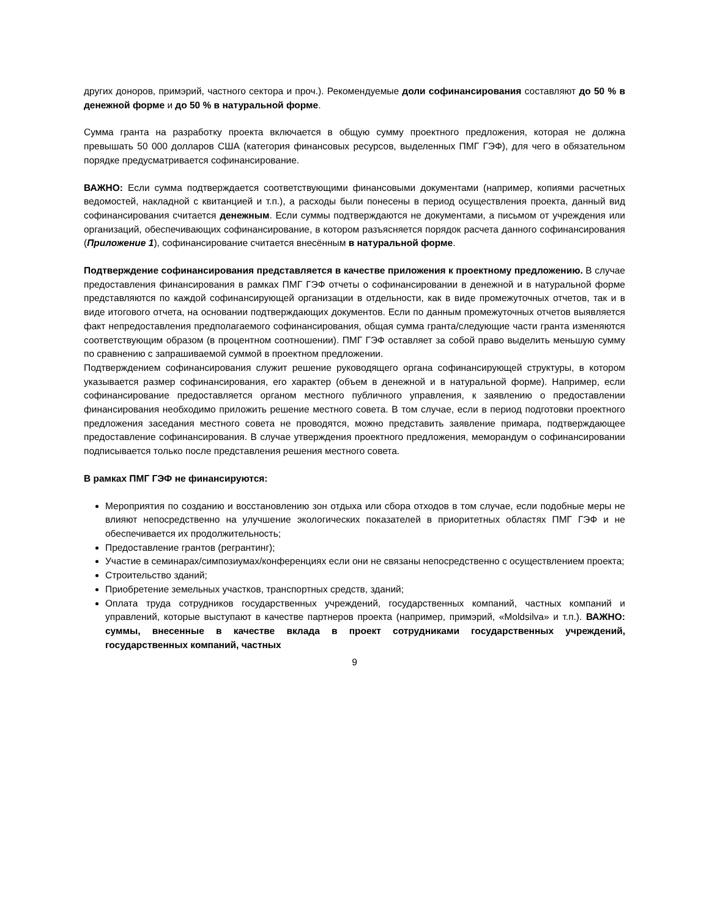других доноров, примэрий, частного сектора и проч.). Рекомендуемые доли софинансирования составляют до 50 % в денежной форме и до 50 % в натуральной форме.
Сумма гранта на разработку проекта включается в общую сумму проектного предложения, которая не должна превышать 50 000 долларов США (категория финансовых ресурсов, выделенных ПМГ ГЭФ), для чего в обязательном порядке предусматривается софинансирование.
ВАЖНО: Если сумма подтверждается соответствующими финансовыми документами (например, копиями расчетных ведомостей, накладной с квитанцией и т.п.), а расходы были понесены в период осуществления проекта, данный вид софинансирования считается денежным. Если суммы подтверждаются не документами, а письмом от учреждения или организаций, обеспечивающих софинансирование, в котором разъясняется порядок расчета данного софинансирования (Приложение 1), софинансирование считается внесённым в натуральной форме.
Подтверждение софинансирования представляется в качестве приложения к проектному предложению. В случае предоставления финансирования в рамках ПМГ ГЭФ отчеты о софинансировании в денежной и в натуральной форме представляются по каждой софинансирующей организации в отдельности, как в виде промежуточных отчетов, так и в виде итогового отчета, на основании подтверждающих документов. Если по данным промежуточных отчетов выявляется факт непредоставления предполагаемого софинансирования, общая сумма гранта/следующие части гранта изменяются соответствующим образом (в процентном соотношении). ПМГ ГЭФ оставляет за собой право выделить меньшую сумму по сравнению с запрашиваемой суммой в проектном предложении.
Подтверждением софинансирования служит решение руководящего органа софинансирующей структуры, в котором указывается размер софинансирования, его характер (объем в денежной и в натуральной форме). Например, если софинансирование предоставляется органом местного публичного управления, к заявлению о предоставлении финансирования необходимо приложить решение местного совета. В том случае, если в период подготовки проектного предложения заседания местного совета не проводятся, можно представить заявление примара, подтверждающее предоставление софинансирования. В случае утверждения проектного предложения, меморандум о софинансировании подписывается только после представления решения местного совета.
В рамках ПМГ ГЭФ не финансируются:
Мероприятия по созданию и восстановлению зон отдыха или сбора отходов в том случае, если подобные меры не влияют непосредственно на улучшение экологических показателей в приоритетных областях ПМГ ГЭФ и не обеспечивается их продолжительность;
Предоставление грантов (регрантинг);
Участие в семинарах/симпозиумах/конференциях если они не связаны непосредственно с осуществлением проекта;
Строительство зданий;
Приобретение земельных участков, транспортных средств, зданий;
Оплата труда сотрудников государственных учреждений, государственных компаний, частных компаний и управлений, которые выступают в качестве партнеров проекта (например, примэрий, «Moldsilva» и т.п.). ВАЖНО: суммы, внесенные в качестве вклада в проект сотрудниками государственных учреждений, государственных компаний, частных
9